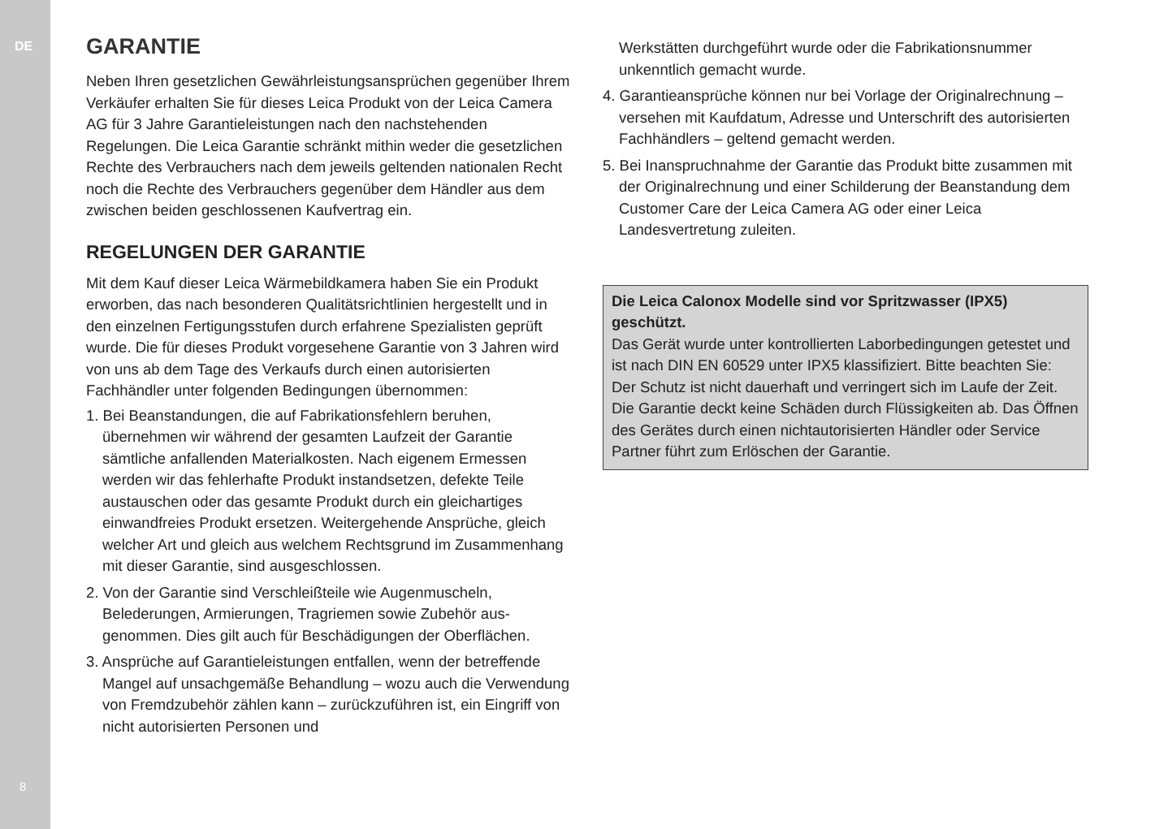DE
8
GARANTIE
Neben Ihren gesetzlichen Gewährleistungsansprüchen gegen­über Ihrem Verkäufer erhalten Sie für dieses Leica Produkt von der Leica Camera AG für 3 Jahre Garantieleistungen nach den nachstehenden Regelungen. Die Leica Garantie schränkt mithin weder die gesetzlichen Rechte des Verbrauchers nach dem jeweils geltenden nationalen Recht noch die Rechte des Verbrauchers gegenüber dem Händler aus dem zwischen beiden geschlossenen Kaufvertrag ein.
REGELUNGEN DER GARANTIE
Mit dem Kauf dieser Leica Wärmebildkamera haben Sie ein Produkt erworben, das nach besonderen Qualitätsrichtlinien her­gestellt und in den einzelnen Fertigungsstufen durch erfahrene Spezialisten geprüft wurde. Die für dieses Produkt vorgesehene Garantie von 3 Jahren wird von uns ab dem Tage des Verkaufs durch einen autorisierten Fachhändler unter folgenden Be­dingungen übernommen:
1. Bei Beanstandungen, die auf Fabrikationsfehlern beruhen, übernehmen wir während der gesamten Laufzeit der Garantie sämtliche anfallenden Materialkosten. Nach eigenem Ermessen werden wir das fehlerhafte Produkt instandsetzen, defekte Teile austauschen oder das gesamte Produkt durch ein gleichartiges einwandfreies Produkt ersetzen. Weitergehende Ansprüche, gleich welcher Art und gleich aus welchem Rechtsgrund im Zu­sammenhang mit dieser Garantie, sind ausgeschlossen.
2. Von der Garantie sind Verschleißteile wie Augenmuscheln, Belederungen, Armierungen, Tragriemen sowie Zubehör aus­genommen. Dies gilt auch für Beschädigungen der Oberflächen.
3. Ansprüche auf Garantieleistungen entfallen, wenn der be­treffende Mangel auf unsachgemäße Behandlung – wozu auch die Verwendung von Fremdzubehör zählen kann – zurückzu­führen ist, ein Eingriff von nicht autorisierten Personen und
Werkstätten durchgeführt wurde oder die Fabrikationsnummer unkenntlich gemacht wurde.
4. Garantieansprüche können nur bei Vorlage der Original­rechnung – versehen mit Kaufdatum, Adresse und Unterschrift des autorisierten Fachhändlers – geltend gemacht werden.
5. Bei Inanspruchnahme der Garantie das Produkt bitte zu­sammen mit der Originalrechnung und einer Schilderung der Beanstandung dem Customer Care der Leica Camera AG oder einer Leica Landesvertretung zuleiten.
Die Leica Calonox Modelle sind vor Spritzwasser (IPX5) geschützt.
Das Gerät wurde unter kontrollierten Laborbedingungen ge­testet und ist nach DIN EN 60529 unter IPX5 klassifiziert. Bitte beachten Sie: Der Schutz ist nicht dauerhaft und verringert sich im Laufe der Zeit. Die Garantie deckt keine Schäden durch Flüssigkeiten ab. Das Öffnen des Gerätes durch einen nicht­autorisierten Händler oder Service Partner führt zum Erlöschen der Garantie.